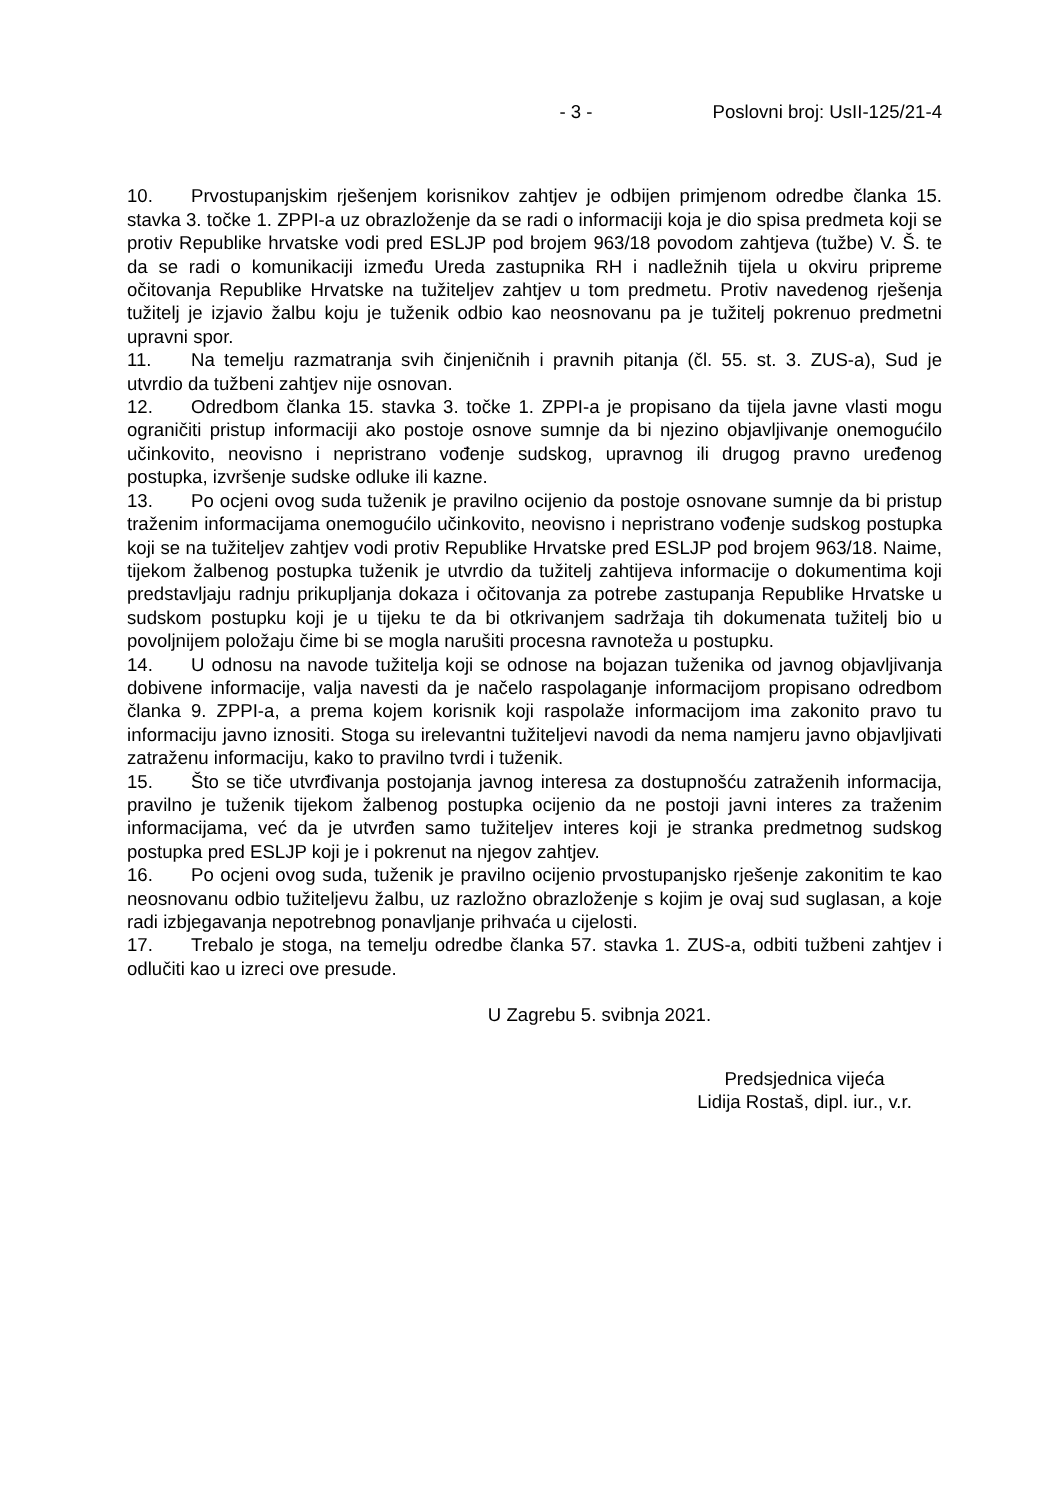- 3 - Poslovni broj: UsII-125/21-4
10. Prvostupanjskim rješenjem korisnikov zahtjev je odbijen primjenom odredbe članka 15. stavka 3. točke 1. ZPPI-a uz obrazloženje da se radi o informaciji koja je dio spisa predmeta koji se protiv Republike hrvatske vodi pred ESLJP pod brojem 963/18 povodom zahtjeva (tužbe) V. Š. te da se radi o komunikaciji između Ureda zastupnika RH i nadležnih tijela u okviru pripreme očitovanja Republike Hrvatske na tužiteljev zahtjev u tom predmetu. Protiv navedenog rješenja tužitelj je izjavio žalbu koju je tuženik odbio kao neosnovanu pa je tužitelj pokrenuo predmetni upravni spor.
11. Na temelju razmatranja svih činjeničnih i pravnih pitanja (čl. 55. st. 3. ZUS-a), Sud je utvrdio da tužbeni zahtjev nije osnovan.
12. Odredbom članka 15. stavka 3. točke 1. ZPPI-a je propisano da tijela javne vlasti mogu ograničiti pristup informaciji ako postoje osnove sumnje da bi njezino objavljivanje onemogućilo učinkovito, neovisno i nepristrano vođenje sudskog, upravnog ili drugog pravno uređenog postupka, izvršenje sudske odluke ili kazne.
13. Po ocjeni ovog suda tuženik je pravilno ocijenio da postoje osnovane sumnje da bi pristup traženim informacijama onemogućilo učinkovito, neovisno i nepristrano vođenje sudskog postupka koji se na tužiteljev zahtjev vodi protiv Republike Hrvatske pred ESLJP pod brojem 963/18. Naime, tijekom žalbenog postupka tuženik je utvrdio da tužitelj zahtijeva informacije o dokumentima koji predstavljaju radnju prikupljanja dokaza i očitovanja za potrebe zastupanja Republike Hrvatske u sudskom postupku koji je u tijeku te da bi otkrivanjem sadržaja tih dokumenata tužitelj bio u povoljnijem položaju čime bi se mogla narušiti procesna ravnoteža u postupku.
14. U odnosu na navode tužitelja koji se odnose na bojazan tuženika od javnog objavljivanja dobivene informacije, valja navesti da je načelo raspolaganje informacijom propisano odredbom članka 9. ZPPI-a, a prema kojem korisnik koji raspolaže informacijom ima zakonito pravo tu informaciju javno iznositi. Stoga su irelevantni tužiteljevi navodi da nema namjeru javno objavljivati zatraženu informaciju, kako to pravilno tvrdi i tuženik.
15. Što se tiče utvrđivanja postojanja javnog interesa za dostupnošću zatraženih informacija, pravilno je tuženik tijekom žalbenog postupka ocijenio da ne postoji javni interes za traženim informacijama, već da je utvrđen samo tužiteljev interes koji je stranka predmetnog sudskog postupka pred ESLJP koji je i pokrenut na njegov zahtjev.
16. Po ocjeni ovog suda, tuženik je pravilno ocijenio prvostupanjsko rješenje zakonitim te kao neosnovanu odbio tužiteljevu žalbu, uz razložno obrazloženje s kojim je ovaj sud suglasan, a koje radi izbjegavanja nepotrebnog ponavljanje prihvaća u cijelosti.
17. Trebalo je stoga, na temelju odredbe članka 57. stavka 1. ZUS-a, odbiti tužbeni zahtjev i odlučiti kao u izreci ove presude.
U Zagrebu 5. svibnja 2021.
Predsjednica vijeća
Lidija Rostaš, dipl. iur., v.r.